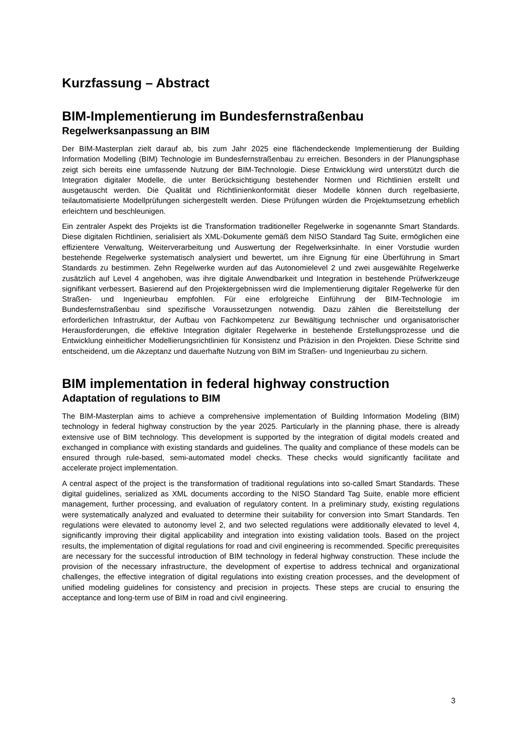Kurzfassung – Abstract
BIM-Implementierung im Bundesfernstraßenbau
Regelwerksanpassung an BIM
Der BIM-Masterplan zielt darauf ab, bis zum Jahr 2025 eine flächendeckende Implementierung der Building Information Modelling (BIM) Technologie im Bundesfernstraßenbau zu erreichen. Besonders in der Planungsphase zeigt sich bereits eine umfassende Nutzung der BIM-Technologie. Diese Entwicklung wird unterstützt durch die Integration digitaler Modelle, die unter Berücksichtigung bestehender Normen und Richtlinien erstellt und ausgetauscht werden. Die Qualität und Richtlinienkonformität dieser Modelle können durch regelbasierte, teilautomatisierte Modellprüfungen sichergestellt werden. Diese Prüfungen würden die Projektumsetzung erheblich erleichtern und beschleunigen.
Ein zentraler Aspekt des Projekts ist die Transformation traditioneller Regelwerke in sogenannte Smart Standards. Diese digitalen Richtlinien, serialisiert als XML-Dokumente gemäß dem NISO Standard Tag Suite, ermöglichen eine effizientere Verwaltung, Weiterverarbeitung und Auswertung der Regelwerksinhalte. In einer Vorstudie wurden bestehende Regelwerke systematisch analysiert und bewertet, um ihre Eignung für eine Überführung in Smart Standards zu bestimmen. Zehn Regelwerke wurden auf das Autonomielevel 2 und zwei ausgewählte Regelwerke zusätzlich auf Level 4 angehoben, was ihre digitale Anwendbarkeit und Integration in bestehende Prüfwerkzeuge signifikant verbessert. Basierend auf den Projektergebnissen wird die Implementierung digitaler Regelwerke für den Straßen- und Ingenieurbau empfohlen. Für eine erfolgreiche Einführung der BIM-Technologie im Bundesfernstraßenbau sind spezifische Voraussetzungen notwendig. Dazu zählen die Bereitstellung der erforderlichen Infrastruktur, der Aufbau von Fachkompetenz zur Bewältigung technischer und organisatorischer Herausforderungen, die effektive Integration digitaler Regelwerke in bestehende Erstellungsprozesse und die Entwicklung einheitlicher Modellierungsrichtlinien für Konsistenz und Präzision in den Projekten. Diese Schritte sind entscheidend, um die Akzeptanz und dauerhafte Nutzung von BIM im Straßen- und Ingenieurbau zu sichern.
BIM implementation in federal highway construction
Adaptation of regulations to BIM
The BIM-Masterplan aims to achieve a comprehensive implementation of Building Information Modeling (BIM) technology in federal highway construction by the year 2025. Particularly in the planning phase, there is already extensive use of BIM technology. This development is supported by the integration of digital models created and exchanged in compliance with existing standards and guidelines. The quality and compliance of these models can be ensured through rule-based, semi-automated model checks. These checks would significantly facilitate and accelerate project implementation.
A central aspect of the project is the transformation of traditional regulations into so-called Smart Standards. These digital guidelines, serialized as XML documents according to the NISO Standard Tag Suite, enable more efficient management, further processing, and evaluation of regulatory content. In a preliminary study, existing regulations were systematically analyzed and evaluated to determine their suitability for conversion into Smart Standards. Ten regulations were elevated to autonomy level 2, and two selected regulations were additionally elevated to level 4, significantly improving their digital applicability and integration into existing validation tools. Based on the project results, the implementation of digital regulations for road and civil engineering is recommended. Specific prerequisites are necessary for the successful introduction of BIM technology in federal highway construction. These include the provision of the necessary infrastructure, the development of expertise to address technical and organizational challenges, the effective integration of digital regulations into existing creation processes, and the development of unified modeling guidelines for consistency and precision in projects. These steps are crucial to ensuring the acceptance and long-term use of BIM in road and civil engineering.
3